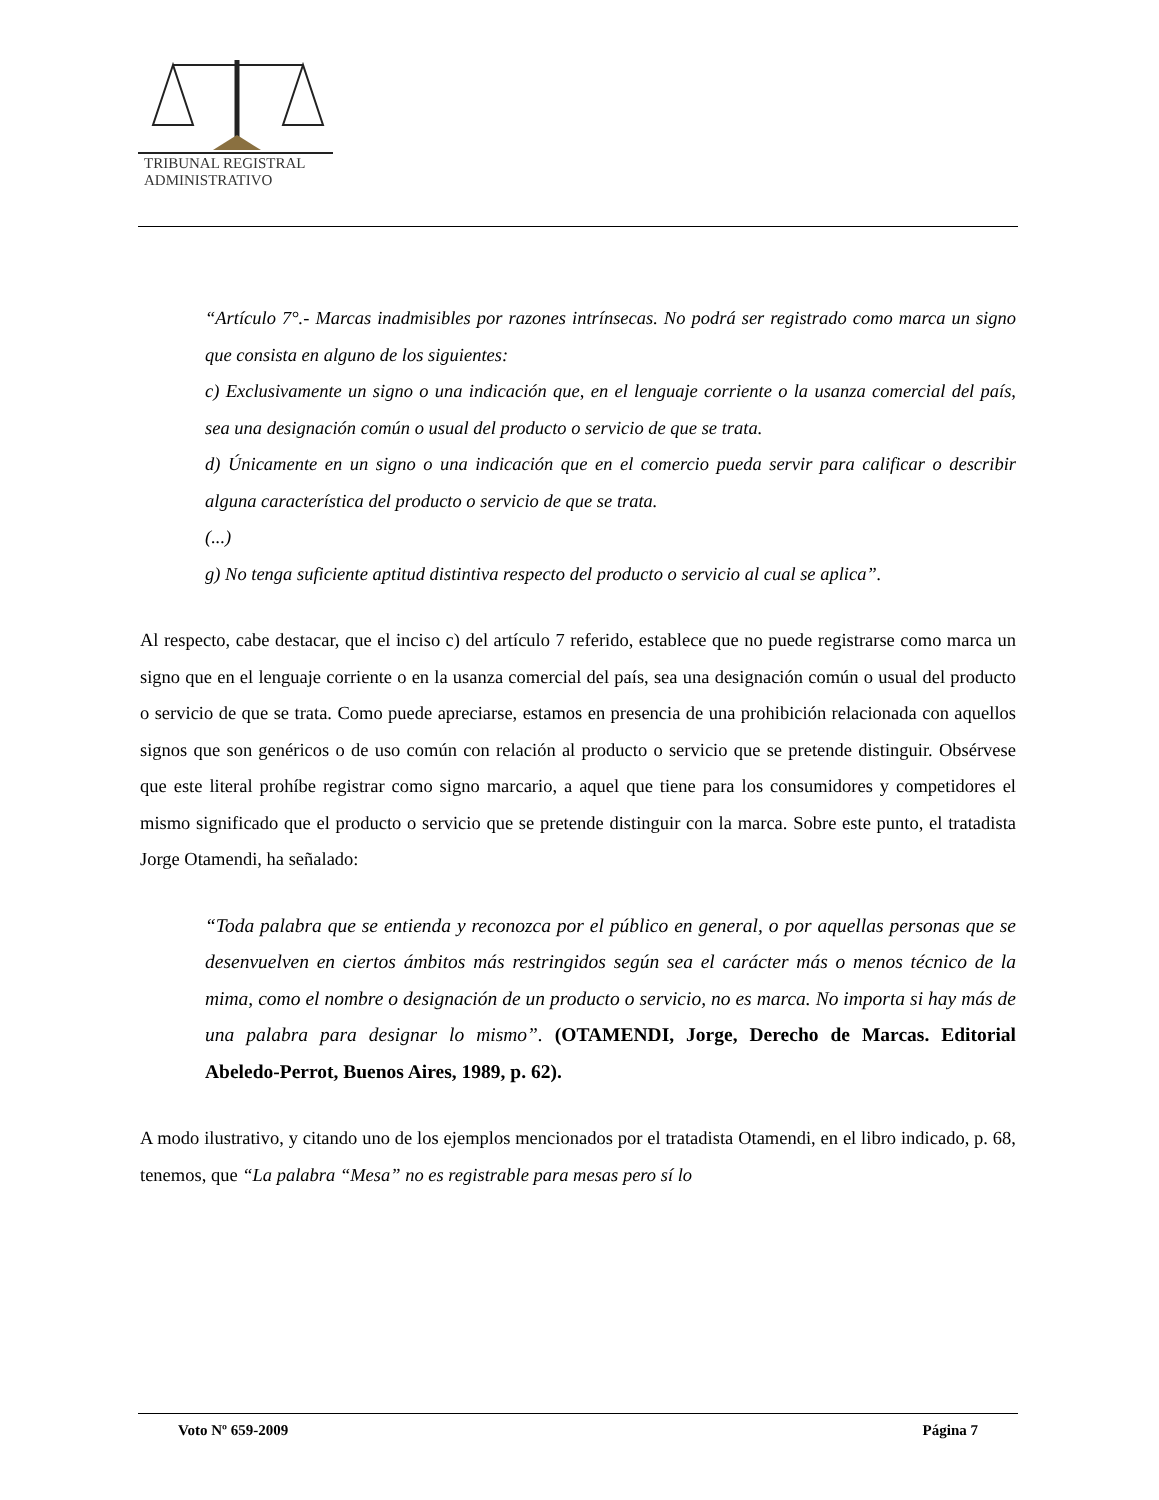TRIBUNAL REGISTRAL
ADMINISTRATIVO
“Artículo 7°.- Marcas inadmisibles por razones intrínsecas. No podrá ser registrado como marca un signo que consista en alguno de los siguientes:
c) Exclusivamente un signo o una indicación que, en el lenguaje corriente o la usanza comercial del país, sea una designación común o usual del producto o servicio de que se trata.
d) Únicamente en un signo o una indicación que en el comercio pueda servir para calificar o describir alguna característica del producto o servicio de que se trata.
(...)
g) No tenga suficiente aptitud distintiva respecto del producto o servicio al cual se aplica”.
Al respecto, cabe destacar, que el inciso c) del artículo 7 referido, establece que no puede registrarse como marca un signo que en el lenguaje corriente o en la usanza comercial del país, sea una designación común o usual del producto o servicio de que se trata. Como puede apreciarse, estamos en presencia de una prohibición relacionada con aquellos signos que son genéricos o de uso común con relación al producto o servicio que se pretende distinguir. Obsérvese que este literal prohíbe registrar como signo marcario, a aquel que tiene para los consumidores y competidores el mismo significado que el producto o servicio que se pretende distinguir con la marca. Sobre este punto, el tratadista Jorge Otamendi, ha señalado:
“Toda palabra que se entienda y reconozca por el público en general, o por aquellas personas que se desenvuelven en ciertos ámbitos más restringidos según sea el carácter más o menos técnico de la mima, como el nombre o designación de un producto o servicio, no es marca. No importa si hay más de una palabra para designar lo mismo”. (OTAMENDI, Jorge, Derecho de Marcas. Editorial Abeledo-Perrot, Buenos Aires, 1989, p. 62).
A modo ilustrativo, y citando uno de los ejemplos mencionados por el tratadista Otamendi, en el libro indicado, p. 68, tenemos, que “La palabra “Mesa” no es registrable para mesas pero sí lo
Voto Nº 659-2009 Página 7